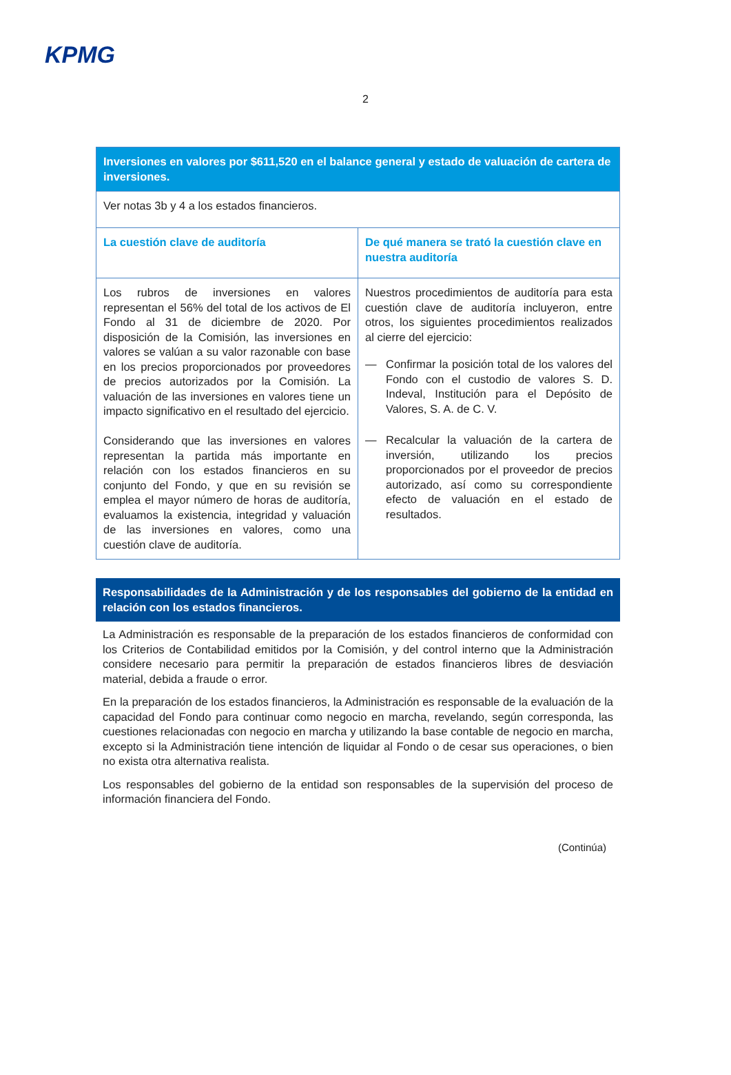KPMG
2
| Inversiones en valores por $611,520 en el balance general y estado de valuación de cartera de inversiones. | |
| --- | --- |
| Ver notas 3b y 4 a los estados financieros. | |
| La cuestión clave de auditoría | De qué manera se trató la cuestión clave en nuestra auditoría |
| Los rubros de inversiones en valores representan el 56% del total de los activos de El Fondo al 31 de diciembre de 2020. Por disposición de la Comisión, las inversiones en valores se valúan a su valor razonable con base en los precios proporcionados por proveedores de precios autorizados por la Comisión. La valuación de las inversiones en valores tiene un impacto significativo en el resultado del ejercicio. Considerando que las inversiones en valores representan la partida más importante en relación con los estados financieros en su conjunto del Fondo, y que en su revisión se emplea el mayor número de horas de auditoría, evaluamos la existencia, integridad y valuación de las inversiones en valores, como una cuestión clave de auditoría. | Nuestros procedimientos de auditoría para esta cuestión clave de auditoría incluyeron, entre otros, los siguientes procedimientos realizados al cierre del ejercicio: — Confirmar la posición total de los valores del Fondo con el custodio de valores S. D. Indeval, Institución para el Depósito de Valores, S. A. de C. V. — Recalcular la valuación de la cartera de inversión, utilizando los precios proporcionados por el proveedor de precios autorizado, así como su correspondiente efecto de valuación en el estado de resultados. |
Responsabilidades de la Administración y de los responsables del gobierno de la entidad en relación con los estados financieros.
La Administración es responsable de la preparación de los estados financieros de conformidad con los Criterios de Contabilidad emitidos por la Comisión, y del control interno que la Administración considere necesario para permitir la preparación de estados financieros libres de desviación material, debida a fraude o error.
En la preparación de los estados financieros, la Administración es responsable de la evaluación de la capacidad del Fondo para continuar como negocio en marcha, revelando, según corresponda, las cuestiones relacionadas con negocio en marcha y utilizando la base contable de negocio en marcha, excepto si la Administración tiene intención de liquidar al Fondo o de cesar sus operaciones, o bien no exista otra alternativa realista.
Los responsables del gobierno de la entidad son responsables de la supervisión del proceso de información financiera del Fondo.
(Continúa)